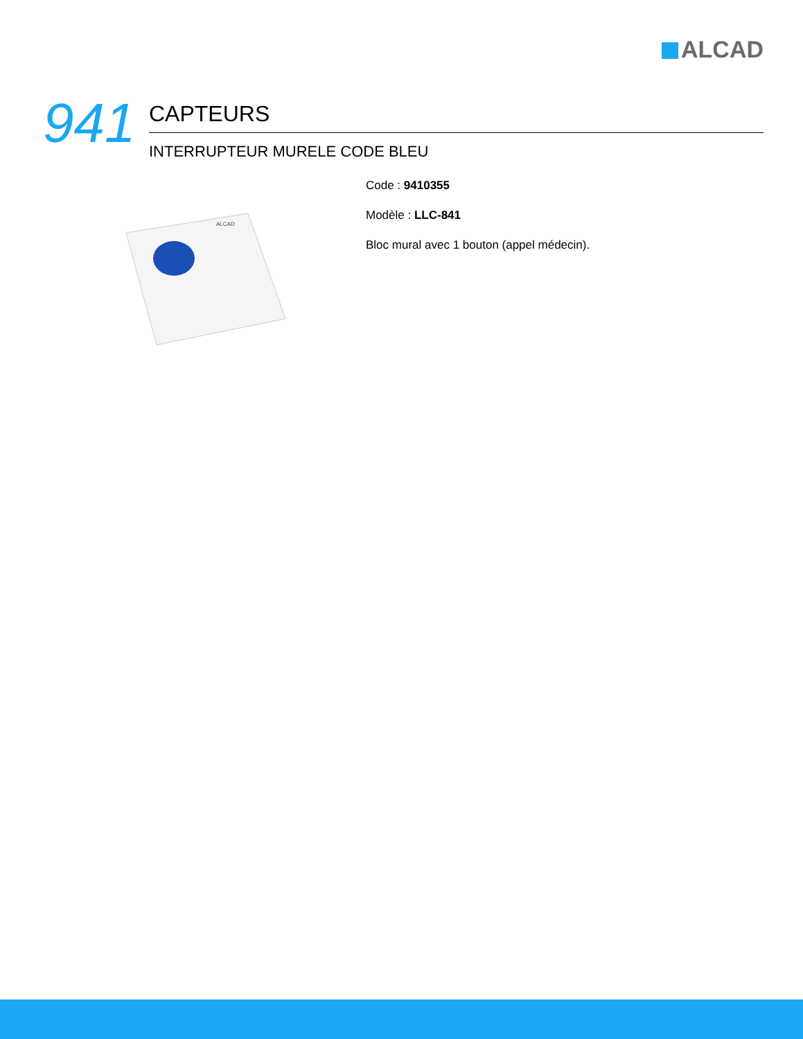ALCAD
941
CAPTEURS
INTERRUPTEUR MURELE CODE BLEU
ALCAD
Code : 9410355
Modèle : LLC-841
Bloc mural avec 1 bouton (appel médecin).